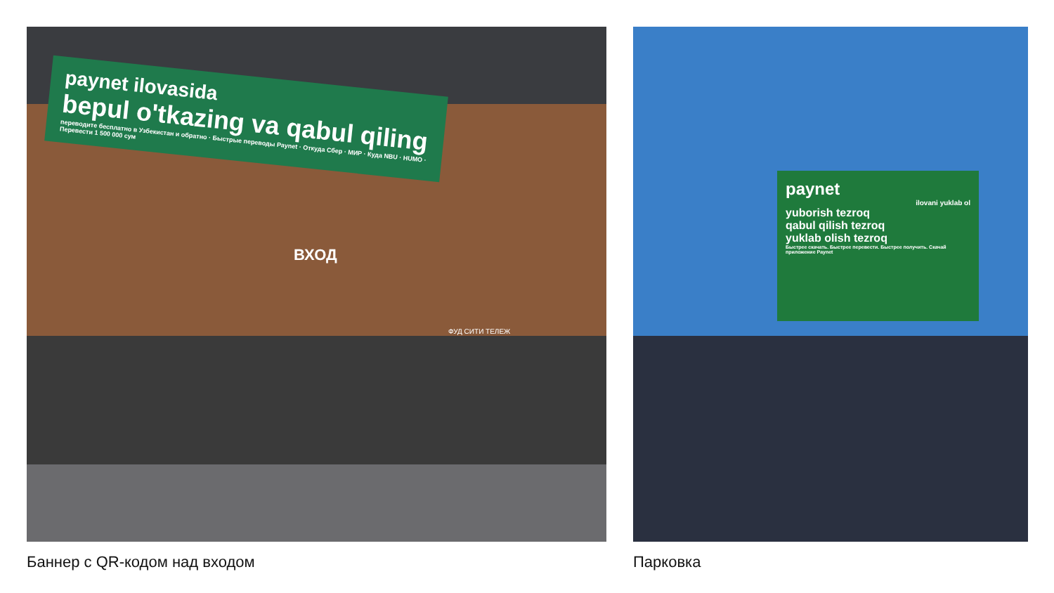paynet ilovasida
bepul o'tkazing va qabul qiling
переводите бесплатно в Узбекистан и обратно · Быстрые переводы Paynet · Откуда Сбер · МИР · Куда NBU · HUMO · Перевести 1 500 000 сум
ВХОД
ФУД СИТИ ТЕЛЕЖ
Баннер с QR-кодом над входом
paynet
ilovani yuklab ol
yuborish tezroq
qabul qilish tezroq
yuklab olish tezroq
Быстрее скачать. Быстрее перевести. Быстрее получить. Скачай приложение Paynet
Парковка